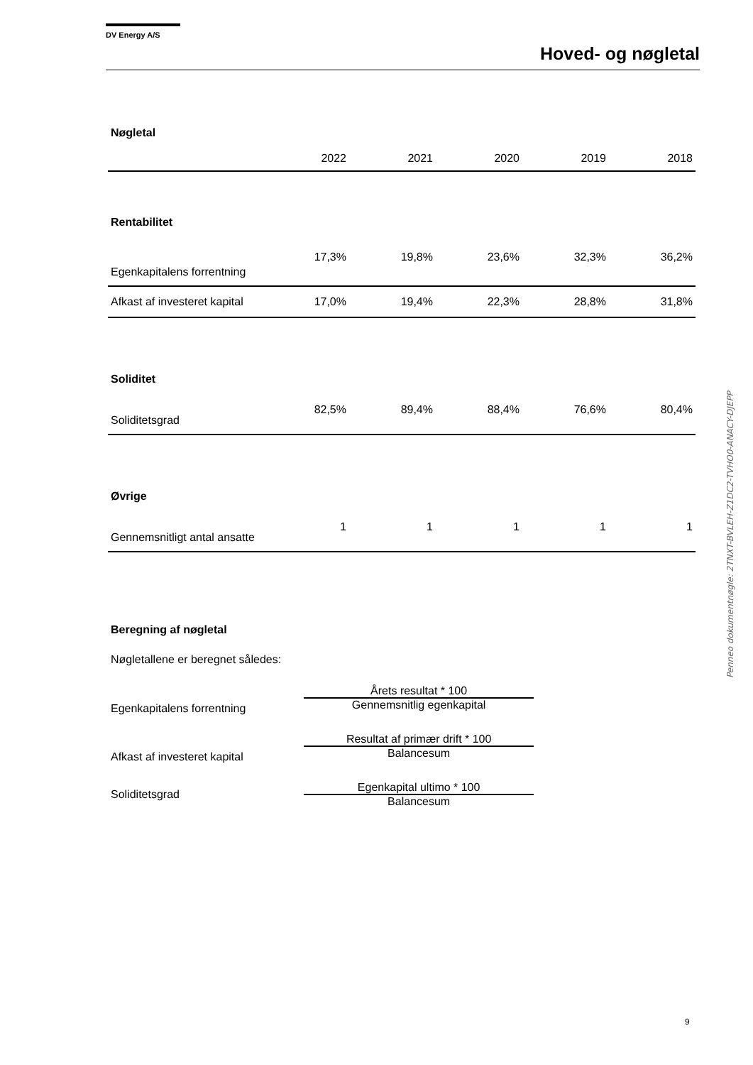DV Energy A/S
Hoved- og nøgletal
| Nøgletal | 2022 | 2021 | 2020 | 2019 | 2018 |
| Rentabilitet | | | | | |
| Egenkapitalens forrentning | 17,3% | 19,8% | 23,6% | 32,3% | 36,2% |
| Afkast af investeret kapital | 17,0% | 19,4% | 22,3% | 28,8% | 31,8% |
| Soliditet | | | | | |
| Soliditetsgrad | 82,5% | 89,4% | 88,4% | 76,6% | 80,4% |
| Øvrige | | | | | |
| Gennemsnitligt antal ansatte | 1 | 1 | 1 | 1 | 1 |
Beregning af nøgletal
Nøgletallene er beregnet således:
| Egenkapitalens forrentning | Årets resultat * 100 |
| | Gennemsnitlig egenkapital |
| Afkast af investeret kapital | Resultat af primær drift * 100 |
| | Balancesum |
| Soliditetsgrad | Egenkapital ultimo * 100 |
| | Balancesum |
Penneo dokumentnøgle: 2TNXT-BVLEH-Z1DC2-TVHO0-ANACY-DJEPP
9